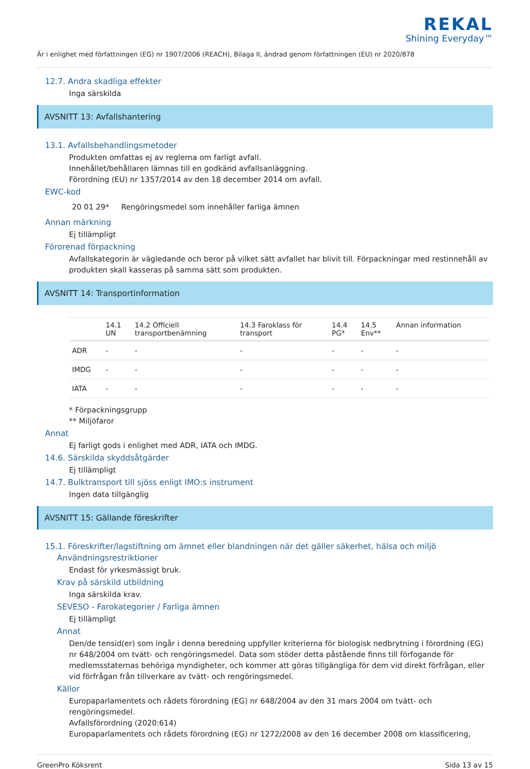REKAL
Shining Everyday™
Är i enlighet med författningen (EG) nr 1907/2006 (REACH), Bilaga II, ändrad genom författningen (EU) nr 2020/878
12.7. Andra skadliga effekter
Inga särskilda
AVSNITT 13: Avfallshantering
13.1. Avfallsbehandlingsmetoder
Produkten omfattas ej av reglerna om farligt avfall.
Innehållet/behållaren lämnas till en godkänd avfallsanläggning.
Förordning (EU) nr 1357/2014 av den 18 december 2014 om avfall.
EWC-kod
20 01 29* Rengöringsmedel som innehåller farliga ämnen
Annan märkning
Ej tillämpligt
Förorenad förpackning
Avfallskategorin är vägledande och beror på vilket sätt avfallet har blivit till. Förpackningar med restinnehåll av produkten skall kasseras på samma sätt som produkten.
AVSNITT 14: Transportinformation
| | 14.1 UN | 14.2 Officiell transportbenämning | 14.3 Faroklass för transport | 14.4 PG* | 14.5 Env** | Annan information |
| --- | --- | --- | --- | --- | --- | --- |
| ADR | - | - | - | - | - | - |
| IMDG | - | - | - | - | - | - |
| IATA | - | - | - | - | - | - |
* Förpackningsgrupp
** Miljöfaror
Annat
Ej farligt gods i enlighet med ADR, IATA och IMDG.
14.6. Särskilda skyddsåtgärder
Ej tillämpligt
14.7. Bulktransport till sjöss enligt IMO:s instrument
Ingen data tillgänglig
AVSNITT 15: Gällande föreskrifter
15.1. Föreskrifter/lagstiftning om ämnet eller blandningen när det gäller säkerhet, hälsa och miljö
Användningsrestriktioner
Endast för yrkesmässigt bruk.
Krav på särskild utbildning
Inga särskilda krav.
SEVESO - Farokategorier / Farliga ämnen
Ej tillämpligt
Annat
Den/de tensid(er) som ingår i denna beredning uppfyller kriterierna för biologisk nedbrytning i förordning (EG) nr 648/2004 om tvätt- och rengöringsmedel. Data som stöder detta påstående finns till förfogande för medlemsstaternas behöriga myndigheter, och kommer att göras tillgängliga för dem vid direkt förfrågan, eller vid förfrågan från tillverkare av tvätt- och rengöringsmedel.
Källor
Europaparlamentets och rådets förordning (EG) nr 648/2004 av den 31 mars 2004 om tvätt- och rengöringsmedel.
Avfallsförordning (2020:614)
Europaparlamentets och rådets förordning (EG) nr 1272/2008 av den 16 december 2008 om klassificering,
GreenPro Köksrent Sida 13 av 15